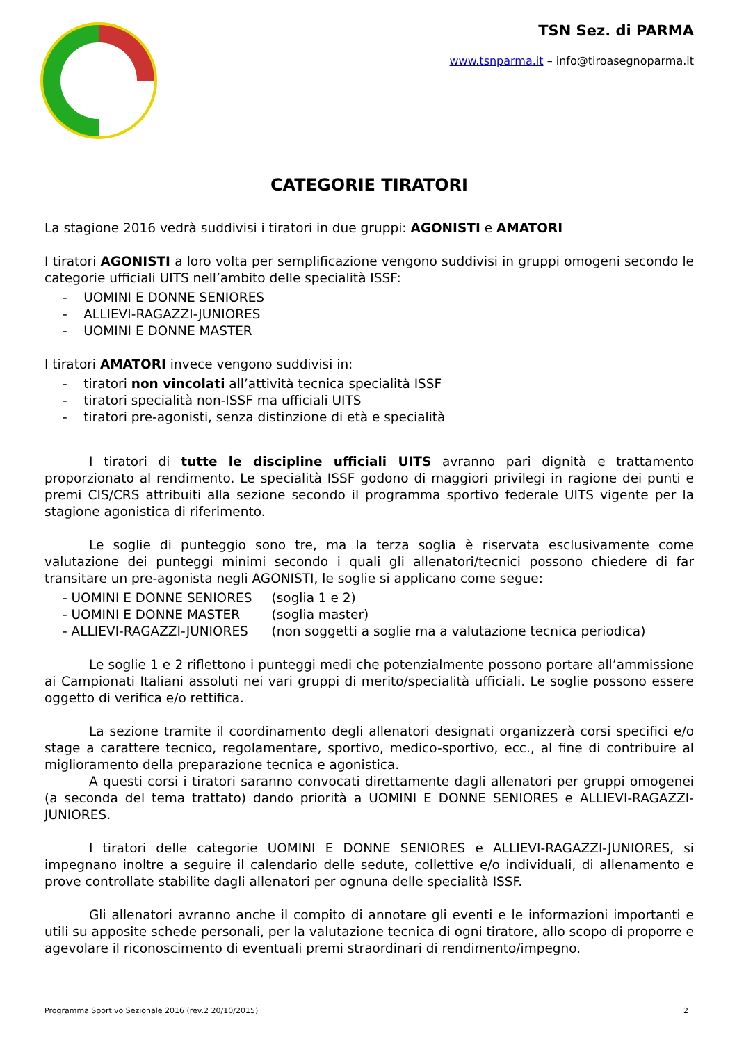TSN Sez. di PARMA
www.tsnparma.it – info@tiroasegnoparma.it
CATEGORIE TIRATORI
La stagione 2016 vedrà suddivisi i tiratori in due gruppi: AGONISTI e AMATORI
I tiratori AGONISTI a loro volta per semplificazione vengono suddivisi in gruppi omogeni secondo le categorie ufficiali UITS nell’ambito delle specialità ISSF:
- UOMINI E DONNE SENIORES
- ALLIEVI-RAGAZZI-JUNIORES
- UOMINI E DONNE MASTER
I tiratori AMATORI invece vengono suddivisi in:
- tiratori non vincolati all’attività tecnica specialità ISSF
- tiratori specialità non-ISSF ma ufficiali UITS
- tiratori pre-agonisti, senza distinzione di età e specialità
I tiratori di tutte le discipline ufficiali UITS avranno pari dignità e trattamento proporzionato al rendimento. Le specialità ISSF godono di maggiori privilegi in ragione dei punti e premi CIS/CRS attribuiti alla sezione secondo il programma sportivo federale UITS vigente per la stagione agonistica di riferimento.
Le soglie di punteggio sono tre, ma la terza soglia è riservata esclusivamente come valutazione dei punteggi minimi secondo i quali gli allenatori/tecnici possono chiedere di far transitare un pre-agonista negli AGONISTI, le soglie si applicano come segue:
| - UOMINI E DONNE SENIORES | (soglia 1 e 2) |
| - UOMINI E DONNE MASTER | (soglia master) |
| - ALLIEVI-RAGAZZI-JUNIORES | (non soggetti a soglie ma a valutazione tecnica periodica) |
Le soglie 1 e 2 riflettono i punteggi medi che potenzialmente possono portare all’ammissione ai Campionati Italiani assoluti nei vari gruppi di merito/specialità ufficiali. Le soglie possono essere oggetto di verifica e/o rettifica.
La sezione tramite il coordinamento degli allenatori designati organizzerà corsi specifici e/o stage a carattere tecnico, regolamentare, sportivo, medico-sportivo, ecc., al fine di contribuire al miglioramento della preparazione tecnica e agonistica.
A questi corsi i tiratori saranno convocati direttamente dagli allenatori per gruppi omogenei (a seconda del tema trattato) dando priorità a UOMINI E DONNE SENIORES e ALLIEVI-RAGAZZI-JUNIORES.
I tiratori delle categorie UOMINI E DONNE SENIORES e ALLIEVI-RAGAZZI-JUNIORES, si impegnano inoltre a seguire il calendario delle sedute, collettive e/o individuali, di allenamento e prove controllate stabilite dagli allenatori per ognuna delle specialità ISSF.
Gli allenatori avranno anche il compito di annotare gli eventi e le informazioni importanti e utili su apposite schede personali, per la valutazione tecnica di ogni tiratore, allo scopo di proporre e agevolare il riconoscimento di eventuali premi straordinari di rendimento/impegno.
Programma Sportivo Sezionale 2016 (rev.2 20/10/2015) 2